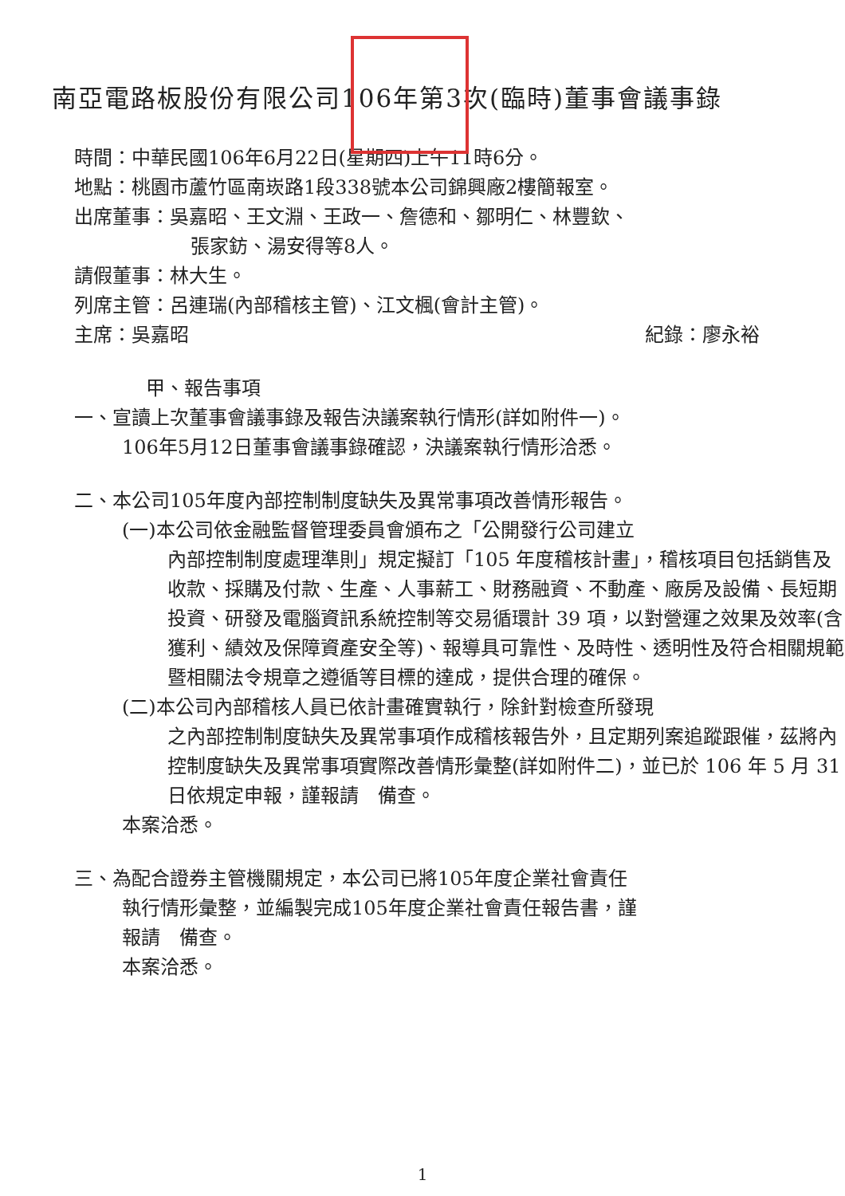南亞電路板股份有限公司106年第3次(臨時)董事會議事錄
時間：中華民國106年6月22日(星期四)上午11時6分。
地點：桃園市蘆竹區南崁路1段338號本公司錦興廠2樓簡報室。
出席董事：吳嘉昭、王文淵、王政一、詹德和、鄒明仁、林豐欽、
張家鈁、湯安得等8人。
請假董事：林大生。
列席主管：呂連瑞(內部稽核主管)、江文楓(會計主管)。
主席：吳嘉昭 紀錄：廖永裕
甲、報告事項
一、宣讀上次董事會議事錄及報告決議案執行情形(詳如附件一)。
106年5月12日董事會議事錄確認，決議案執行情形洽悉。
二、本公司105年度內部控制制度缺失及異常事項改善情形報告。
(一)本公司依金融監督管理委員會頒布之「公開發行公司建立
內部控制制度處理準則」規定擬訂「105 年度稽核計畫」，稽核項目包括銷售及收款、採購及付款、生產、人事薪工、財務融資、不動產、廠房及設備、長短期投資、研發及電腦資訊系統控制等交易循環計 39 項，以對營運之效果及效率(含獲利、績效及保障資產安全等)、報導具可靠性、及時性、透明性及符合相關規範暨相關法令規章之遵循等目標的達成，提供合理的確保。
(二)本公司內部稽核人員已依計畫確實執行，除針對檢查所發現
之內部控制制度缺失及異常事項作成稽核報告外，且定期列案追蹤跟催，茲將內控制度缺失及異常事項實際改善情形彙整(詳如附件二)，並已於 106 年 5 月 31 日依規定申報，謹報請　備查。
本案洽悉。
三、為配合證券主管機關規定，本公司已將105年度企業社會責任
執行情形彙整，並編製完成105年度企業社會責任報告書，謹
報請　備查。
本案洽悉。
1